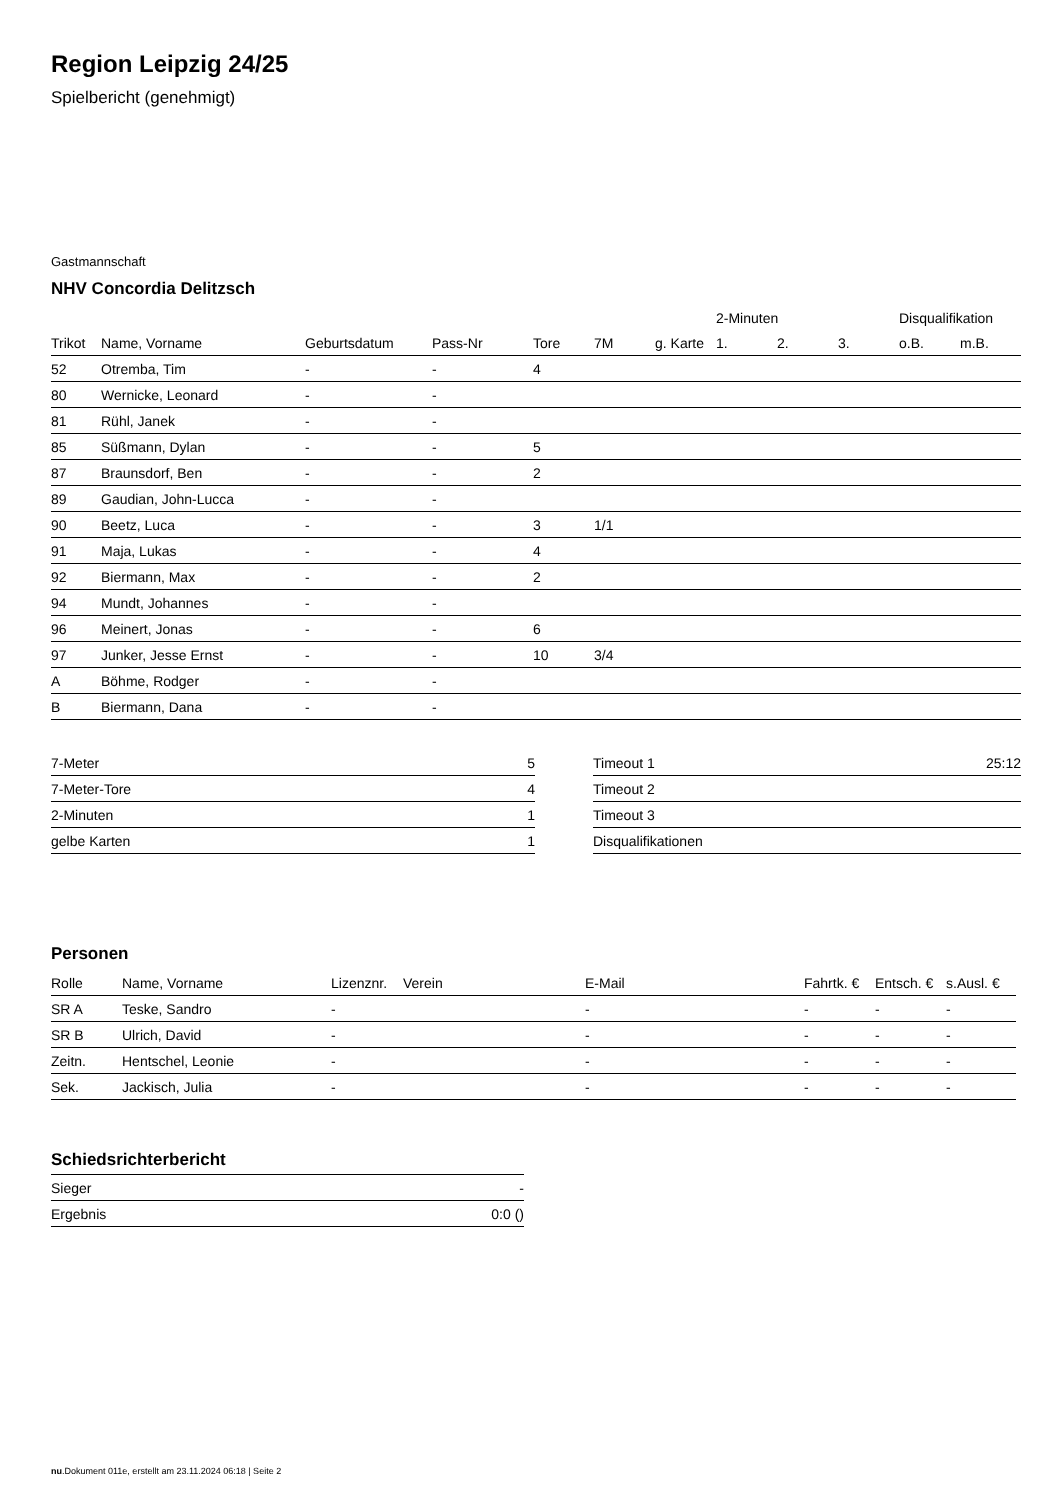Region Leipzig 24/25
Spielbericht (genehmigt)
Gastmannschaft
NHV Concordia Delitzsch
| | | | | | | | | 2-Minuten | | | Disqualifikation | |
| --- | --- | --- | --- | --- | --- | --- | --- | --- | --- | --- | --- | --- |
| Trikot | Name, Vorname | Geburtsdatum | Pass-Nr | Tore | 7M | g. Karte | | 1. | 2. | 3. | o.B. | m.B. |
| 52 | Otremba, Tim | - | - | 4 | | | | | | | | |
| 80 | Wernicke, Leonard | - | - | | | | | | | | | |
| 81 | Rühl, Janek | - | - | | | | | | | | | |
| 85 | Süßmann, Dylan | - | - | 5 | | | | | | | | |
| 87 | Braunsdorf, Ben | - | - | 2 | | | | | | | | |
| 89 | Gaudian, John-Lucca | - | - | | | | | | | | | |
| 90 | Beetz, Luca | - | - | 3 | 1/1 | | | | | | | |
| 91 | Maja, Lukas | - | - | 4 | | | | | | | | |
| 92 | Biermann, Max | - | - | 2 | | | | | | | | |
| 94 | Mundt, Johannes | - | - | | | | | | | | | |
| 96 | Meinert, Jonas | - | - | 6 | | | | | | | | |
| 97 | Junker, Jesse Ernst | - | - | 10 | 3/4 | | | | | | | |
| A | Böhme, Rodger | - | - | | | | | | | | | |
| B | Biermann, Dana | - | - | | | | | | | | | |
| 7-Meter | 5 |
| 7-Meter-Tore | 4 |
| 2-Minuten | 1 |
| gelbe Karten | 1 |
| Timeout 1 | 25:12 |
| Timeout 2 | |
| Timeout 3 | |
| Disqualifikationen | |
Personen
| Rolle | Name, Vorname | Lizenznr. | Verein | E-Mail | Fahrtk. € | Entsch. € | s.Ausl. € |
| --- | --- | --- | --- | --- | --- | --- | --- |
| SR A | Teske, Sandro | - | | - | - | - | - |
| SR B | Ulrich, David | - | | - | - | - | - |
| Zeitn. | Hentschel, Leonie | - | | - | - | - | - |
| Sek. | Jackisch, Julia | - | | - | - | - | - |
Schiedsrichterbericht
| Sieger | - |
| Ergebnis | 0:0 () |
nu.Dokument 011e, erstellt am 23.11.2024 06:18 | Seite 2